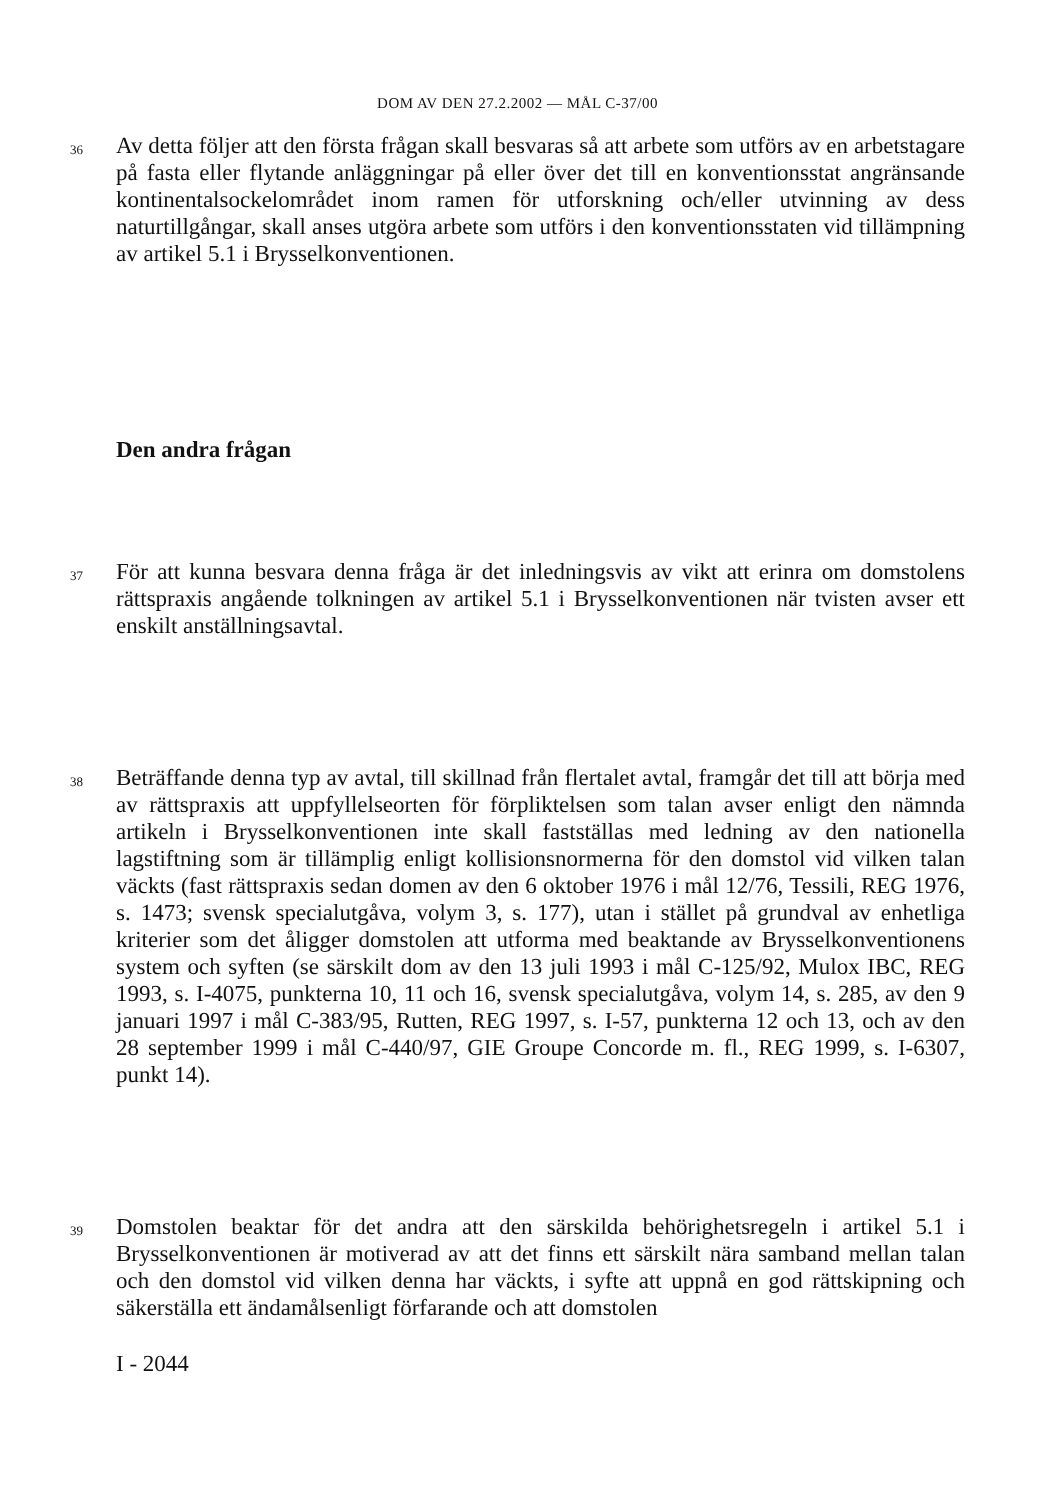DOM AV DEN 27.2.2002 — MÅL C-37/00
36
Av detta följer att den första frågan skall besvaras så att arbete som utförs av en arbetstagare på fasta eller flytande anläggningar på eller över det till en konventionsstat angränsande kontinentalsockelområdet inom ramen för utforskning och/eller utvinning av dess naturtillgångar, skall anses utgöra arbete som utförs i den konventionsstaten vid tillämpning av artikel 5.1 i Brysselkonventionen.
Den andra frågan
37
För att kunna besvara denna fråga är det inledningsvis av vikt att erinra om domstolens rättspraxis angående tolkningen av artikel 5.1 i Brysselkonventionen när tvisten avser ett enskilt anställningsavtal.
38
Beträffande denna typ av avtal, till skillnad från flertalet avtal, framgår det till att börja med av rättspraxis att uppfyllelseorten för förpliktelsen som talan avser enligt den nämnda artikeln i Brysselkonventionen inte skall fastställas med ledning av den nationella lagstiftning som är tillämplig enligt kollisionsnormerna för den domstol vid vilken talan väckts (fast rättspraxis sedan domen av den 6 oktober 1976 i mål 12/76, Tessili, REG 1976, s. 1473; svensk specialutgåva, volym 3, s. 177), utan i stället på grundval av enhetliga kriterier som det åligger domstolen att utforma med beaktande av Brysselkonventionens system och syften (se särskilt dom av den 13 juli 1993 i mål C-125/92, Mulox IBC, REG 1993, s. I-4075, punkterna 10, 11 och 16, svensk specialutgåva, volym 14, s. 285, av den 9 januari 1997 i mål C-383/95, Rutten, REG 1997, s. I-57, punkterna 12 och 13, och av den 28 september 1999 i mål C-440/97, GIE Groupe Concorde m. fl., REG 1999, s. I-6307, punkt 14).
39
Domstolen beaktar för det andra att den särskilda behörighetsregeln i artikel 5.1 i Brysselkonventionen är motiverad av att det finns ett särskilt nära samband mellan talan och den domstol vid vilken denna har väckts, i syfte att uppnå en god rättskipning och säkerställa ett ändamålsenligt förfarande och att domstolen
I - 2044